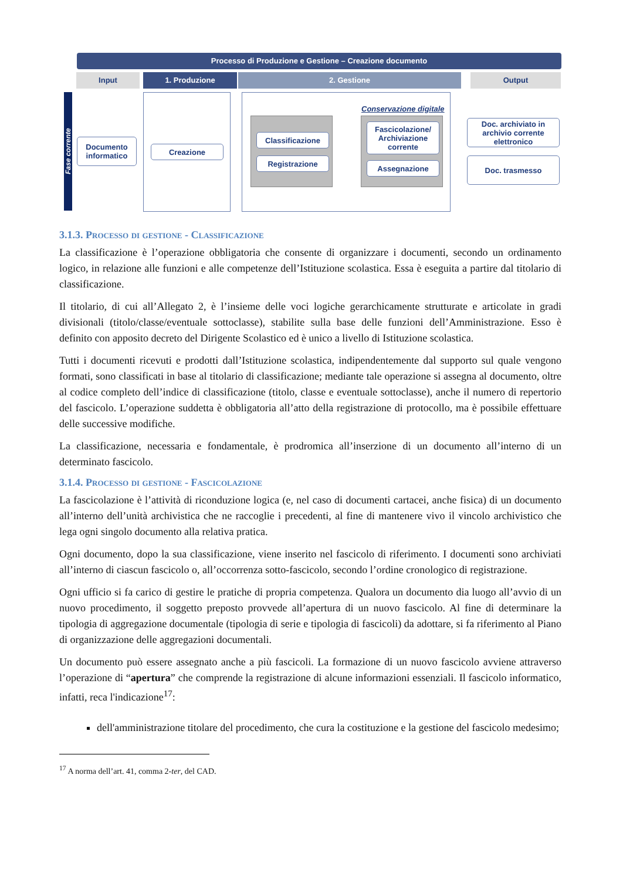Processo di Produzione e Gestione – Creazione documento
Input 1. Produzione 2. Gestione Output
Fase corrente
Documento informatico
Creazione
Conservazione digitale
Classificazione
Registrazione
Fascicolazione/ Archiviazione corrente
Assegnazione
Doc. archiviato in archivio corrente elettronico
Doc. trasmesso
3.1.3. Processo di gestione - Classificazione
La classificazione è l’operazione obbligatoria che consente di organizzare i documenti, secondo un ordinamento logico, in relazione alle funzioni e alle competenze dell’Istituzione scolastica. Essa è eseguita a partire dal titolario di classificazione.
Il titolario, di cui all’Allegato 2, è l’insieme delle voci logiche gerarchicamente strutturate e articolate in gradi divisionali (titolo/classe/eventuale sottoclasse), stabilite sulla base delle funzioni dell’Amministrazione. Esso è definito con apposito decreto del Dirigente Scolastico ed è unico a livello di Istituzione scolastica.
Tutti i documenti ricevuti e prodotti dall’Istituzione scolastica, indipendentemente dal supporto sul quale vengono formati, sono classificati in base al titolario di classificazione; mediante tale operazione si assegna al documento, oltre al codice completo dell’indice di classificazione (titolo, classe e eventuale sottoclasse), anche il numero di repertorio del fascicolo. L’operazione suddetta è obbligatoria all’atto della registrazione di protocollo, ma è possibile effettuare delle successive modifiche.
La classificazione, necessaria e fondamentale, è prodromica all’inserzione di un documento all’interno di un determinato fascicolo.
3.1.4. Processo di gestione - Fascicolazione
La fascicolazione è l’attività di riconduzione logica (e, nel caso di documenti cartacei, anche fisica) di un documento all’interno dell’unità archivistica che ne raccoglie i precedenti, al fine di mantenere vivo il vincolo archivistico che lega ogni singolo documento alla relativa pratica.
Ogni documento, dopo la sua classificazione, viene inserito nel fascicolo di riferimento. I documenti sono archiviati all’interno di ciascun fascicolo o, all’occorrenza sotto-fascicolo, secondo l’ordine cronologico di registrazione.
Ogni ufficio si fa carico di gestire le pratiche di propria competenza. Qualora un documento dia luogo all’avvio di un nuovo procedimento, il soggetto preposto provvede all’apertura di un nuovo fascicolo. Al fine di determinare la tipologia di aggregazione documentale (tipologia di serie e tipologia di fascicoli) da adottare, si fa riferimento al Piano di organizzazione delle aggregazioni documentali.
Un documento può essere assegnato anche a più fascicoli. La formazione di un nuovo fascicolo avviene attraverso l’operazione di “apertura” che comprende la registrazione di alcune informazioni essenziali. Il fascicolo informatico, infatti, reca l'indicazione<sup>17</sup>:
dell'amministrazione titolare del procedimento, che cura la costituzione e la gestione del fascicolo medesimo;
<sup>17</sup> A norma dell’art. 41, comma 2-ter, del CAD.